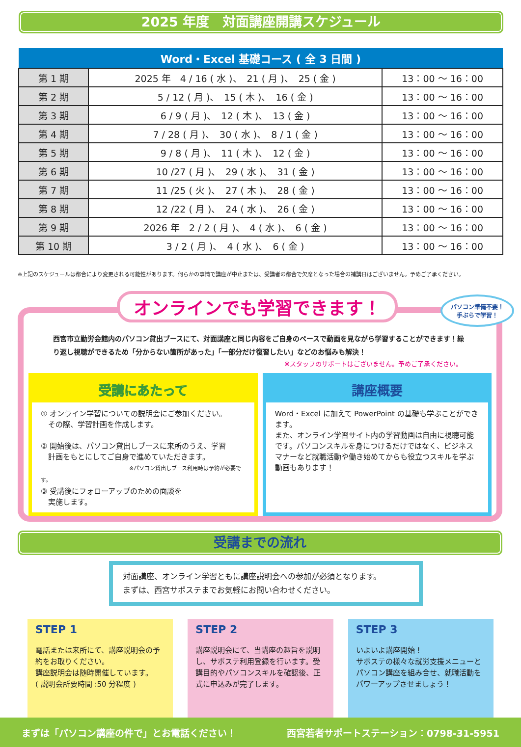2025 年度　対面講座開講スケジュール
| Word・Excel 基礎コース ( 全 3 日間 ) | | |
| --- | --- | --- |
| 第 1 期 | 2025 年 4 / 16 ( 水 )、 21 ( 月 )、 25 ( 金 ) | 13：00 ～ 16：00 |
| 第 2 期 | 5 / 12 ( 月 )、 15 ( 木 )、 16 ( 金 ) | 13：00 ～ 16：00 |
| 第 3 期 | 6 / 9 ( 月 )、 12 ( 木 )、 13 ( 金 ) | 13：00 ～ 16：00 |
| 第 4 期 | 7 / 28 ( 月 )、 30 ( 水 )、 8 / 1 ( 金 ) | 13：00 ～ 16：00 |
| 第 5 期 | 9 / 8 ( 月 )、 11 ( 木 )、 12 ( 金 ) | 13：00 ～ 16：00 |
| 第 6 期 | 10 /27 ( 月 )、 29 ( 水 )、 31 ( 金 ) | 13：00 ～ 16：00 |
| 第 7 期 | 11 /25 ( 火 )、 27 ( 木 )、 28 ( 金 ) | 13：00 ～ 16：00 |
| 第 8 期 | 12 /22 ( 月 )、 24 ( 水 )、 26 ( 金 ) | 13：00 ～ 16：00 |
| 第 9 期 | 2026 年 2 / 2 ( 月 )、 4 ( 水 )、 6 ( 金 ) | 13：00 ～ 16：00 |
| 第 10 期 | 3 / 2 ( 月 )、 4 ( 水 )、 6 ( 金 ) | 13：00 ～ 16：00 |
※上記のスケジュールは都合により変更される可能性があります。何らかの事情で講座が中止または、受講者の都合で欠席となった場合の補講日はございません。予めご了承ください。
パソコン準備不要！
手ぶらで学習！
オンラインでも学習できます！
西宮市立勤労会館内のパソコン貸出ブースにて、対面講座と同じ内容をご自身のペースで動画を見ながら学習することができます！繰り返し視聴ができるため「分からない箇所があった」「一部分だけ復習したい」などのお悩みも解決！
※スタッフのサポートはございません。予めご了承ください。
受講にあたって
① オンライン学習についての説明会にご参加ください。
　その際、学習計画を作成します。
② 開始後は、パソコン貸出しブースに来所のうえ、学習
　計画をもとにしてご自身で進めていただきます。
※パソコン貸出しブース利用時は予約が必要です。
③ 受講後にフォローアップのための面談を
　実施します。
講座概要
Word・Excel に加えて PowerPoint の基礎も学ぶことができます。
また、オンライン学習サイト内の学習動画は自由に視聴可能です。パソコンスキルを身につけるだけではなく、ビジネスマナーなど就職活動や働き始めてからも役立つスキルを学ぶ動画もあります！
受講までの流れ
対面講座、オンライン学習ともに講座説明会への参加が必須となります。
まずは、西宮サポステまでお気軽にお問い合わせください。
STEP 1
電話または来所にて、講座説明会の予約をお取りください。
講座説明会は随時開催しています。
( 説明会所要時間 :50 分程度 )
STEP 2
講座説明会にて、当講座の趣旨を説明し、サポステ利用登録を行います。受講目的やパソコンスキルを確認後、正式に申込みが完了します。
STEP 3
いよいよ講座開始！
サポステの様々な就労支援メニューとパソコン講座を組み合せ、就職活動をパワーアップさせましょう！
まずは「パソコン講座の件で」とお電話ください！ 西宮若者サポートステーション：0798-31-5951